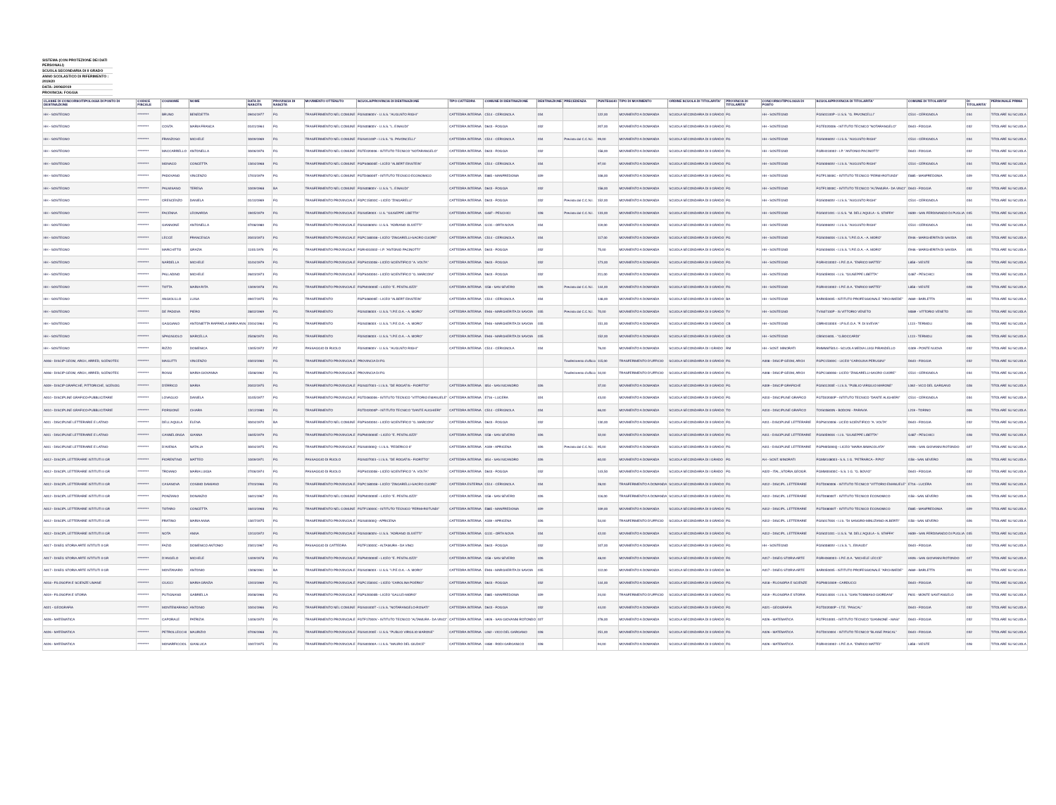SISTEMA (CON PROTEZIONE DEI DATI PERSONALI)
SCUOLA SECONDARIA DI II GRADO
ANNO SCOLASTICO DI RIFERIMENTO : 2019/20
DATA: 24/06/2019
PROVINCIA: FOGGIA
| CLASSE DI CONCORSO/TIPOLOGIA DI POSTO DI DESTINAZIONE | CODICE FISCALE | COGNOME | NOME | DATA DI NASCITA | PROVINCIA DI NASCITA | MOVIMENTO OTTENUTO | SCUOLA/PROVINCIA DI DESTINAZIONE | TIPO CATTEDRA | COMUNE DI DESTINAZIONE | DESTINAZIONE | PRECEDENZA | PUNTEGGIO | TIPO DI MOVIMENTO | ORDINE SCUOLA DI TITOLARITA' | PROVINCIA DI TITOLARITA' | CONCORSO/TIPOLOGIA DI POSTO | SCUOLA/PROVINCIA DI TITOLARITA' | COMUNE DI TITOLARITA' | DI TITOLARITA' | PERSONALE PRIMA |
| --- | --- | --- | --- | --- | --- | --- | --- | --- | --- | --- | --- | --- | --- | --- | --- | --- | --- | --- | --- | --- |
| HH - SOSTEGNO | ********* | BRUNO | BENEDETTA | 09/04/1977 | FG | TRASFERIMENTO NEL COMUNE | FGIS00600V - I.I.S.S. "AUGUSTO RIGHI" | CATTEDRA INTERNA | C514 - CERIGNOLA | 034 | | 122,00 | MOVIMENTO A DOMANDA | SCUOLA SECONDARIA DI II GRADO | FG | HH - SOSTEGNO | FGIS01100P - I.I.S.S. "G. PAVONCELLI" | C514 - CERIGNOLA | 034 | TITOLARE SU SCUOLA |
| HH - SOSTEGNO | ********* | COSTA | MARIA FRANCA | 01/01/1964 | FG | TRASFERIMENTO NEL COMUNE | FGIS00800V - I.I.S.S. "L. EINAUDI" | CATTEDRA INTERNA | D643 - FOGGIA | 032 | | 207,00 | MOVIMENTO A DOMANDA | SCUOLA SECONDARIA DI II GRADO | FG | HH - SOSTEGNO | FGTE020006 - ISTITUTO TECNICO "NOTARANGELO" | D643 - FOGGIA | 032 | TITOLARE SU SCUOLA |
| HH - SOSTEGNO | ********* | FRANZOSO | MICHELE | 30/09/1969 | FG | TRASFERIMENTO NEL COMUNE | FGIS01100P - I.I.S.S. "G. PAVONCELLI" | CATTEDRA INTERNA | C514 - CERIGNOLA | 034 | Prevista dal C.C.N.I. | 99,00 | MOVIMENTO A DOMANDA | SCUOLA SECONDARIA DI II GRADO | FG | HH - SOSTEGNO | FGIS00600V - I.I.S.S. "AUGUSTO RIGHI" | C514 - CERIGNOLA | 034 | TITOLARE SU SCUOLA |
| HH - SOSTEGNO | ********* | MACCARRELLO | ANTONELLA | 30/06/1976 | FG | TRASFERIMENTO NEL COMUNE | FGTE020006 - ISTITUTO TECNICO "NOTARANGELO" | CATTEDRA INTERNA | D643 - FOGGIA | 032 | | 158,00 | MOVIMENTO A DOMANDA | SCUOLA SECONDARIA DI II GRADO | FG | HH - SOSTEGNO | FGRH010002 - I.P. "ANTONIO PACINOTTI" | D643 - FOGGIA | 032 | TITOLARE SU SCUOLA |
| HH - SOSTEGNO | ********* | MONACO | CONCETTA | 13/04/1968 | FG | TRASFERIMENTO NEL COMUNE | FGPS08000E - LICEO "ALBERT EINSTEIN" | CATTEDRA INTERNA | C514 - CERIGNOLA | 034 | | 97,00 | MOVIMENTO A DOMANDA | SCUOLA SECONDARIA DI II GRADO | FG | HH - SOSTEGNO | FGIS00600V - I.I.S.S. "AUGUSTO RIGHI" | C514 - CERIGNOLA | 034 | TITOLARE SU SCUOLA |
| HH - SOSTEGNO | ********* | PADOVANO | VINCENZO | 17/03/1979 | FG | TRASFERIMENTO NEL COMUNE | FGTD08000T - ISTITUTO TECNICO ECONOMICO | CATTEDRA INTERNA | E885 - MANFREDONIA | 029 | | 108,00 | MOVIMENTO A DOMANDA | SCUOLA SECONDARIA DI II GRADO | FG | HH - SOSTEGNO | FGTF13000C - ISTITUTO TECNICO "FERMI-ROTUNDI" | E885 - MANFREDONIA | 029 | TITOLARE SU SCUOLA |
| HH - SOSTEGNO | ********* | PALMISANO | TERESA | 10/09/1968 | BA | TRASFERIMENTO NEL COMUNE | FGIS00800V - I.I.S.S. "L. EINAUDI" | CATTEDRA INTERNA | D643 - FOGGIA | 032 | | 158,00 | MOVIMENTO A DOMANDA | SCUOLA SECONDARIA DI II GRADO | FG | HH - SOSTEGNO | FGTF13000C - ISTITUTO TECNICO "ALTAMURA - DA VINCI" | D643 - FOGGIA | 032 | TITOLARE SU SCUOLA |
| HH - SOSTEGNO | ********* | CRESCENZO | DANIELA | 01/10/1969 | FG | TRASFERIMENTO PROVINCIALE | FGPC15000C - LICEO "ZINGARELLI" | CATTEDRA INTERNA | D643 - FOGGIA | 032 | Prevista dal C.C.N.I. | 152,00 | MOVIMENTO A DOMANDA | SCUOLA SECONDARIA DI II GRADO | FG | HH - SOSTEGNO | FGIS00600V - I.I.S.S. "AUGUSTO RIGHI" | C514 - CERIGNOLA | 034 | TITOLARE SU SCUOLA |
| HH - SOSTEGNO | ********* | FACENNA | LEONARDA | 19/05/1979 | FG | TRASFERIMENTO PROVINCIALE | FGIS05900X - I.I.S. "GIUSEPPE LIBETTA" | CATTEDRA INTERNA | G487 - PESCHICI | 028 | Prevista dal C.C.N.I. | 133,00 | MOVIMENTO A DOMANDA | SCUOLA SECONDARIA DI II GRADO | FG | HH - SOSTEGNO | FGIS021001 - I.I.S.S. "M. DELL'AQUILA - S. STAFFA" | H839 - SAN FERDINANDO DI PUGLIA | 035 | TITOLARE SU SCUOLA |
| HH - SOSTEGNO | ********* | GIANNONE | ANTONELLA | 07/08/1980 | FG | TRASFERIMENTO PROVINCIALE | FGIS04600N - I.I.S.S. "ADRIANO OLIVETTI" | CATTEDRA INTERNA | G131 - ORTA NOVA | 034 | | 119,00 | MOVIMENTO A DOMANDA | SCUOLA SECONDARIA DI II GRADO | FG | HH - SOSTEGNO | FGIS00600V - I.I.S.S. "AUGUSTO RIGHI" | C514 - CERIGNOLA | 034 | TITOLARE SU SCUOLA |
| HH - SOSTEGNO | ********* | LECCE | FRANCESCA | 20/03/1973 | FG | TRASFERIMENTO PROVINCIALE | FGPC180008 - LICEO "ZINGARELLI-SACRO CUORE" | CATTEDRA INTERNA | C514 - CERIGNOLA | 034 | | 117,00 | MOVIMENTO A DOMANDA | SCUOLA SECONDARIA DI II GRADO | FG | HH - SOSTEGNO | FGIS03600X - I.I.S.S. "I.P.E.O.A. - A. MORO" | E946 - MARGHERITA DI SAVOIA | 035 | TITOLARE SU SCUOLA |
| HH - SOSTEGNO | ********* | MARCHITTO | GRAZIA | 11/01/1976 | FG | TRASFERIMENTO PROVINCIALE | FGRH010002 - I.P. "ANTONIO PACINOTTI" | CATTEDRA INTERNA | D643 - FOGGIA | 032 | | 75,00 | MOVIMENTO A DOMANDA | SCUOLA SECONDARIA DI II GRADO | FG | HH - SOSTEGNO | FGIS03600X - I.I.S.S. "I.P.E.O.A. - A. MORO" | E946 - MARGHERITA DI SAVOIA | 035 | TITOLARE SU SCUOLA |
| HH - SOSTEGNO | ********* | NARDELLA | MICHELE | 31/04/1979 | FG | TRASFERIMENTO PROVINCIALE | FGPS010008 - LICEO SCIENTIFICO "A. VOLTA" | CATTEDRA INTERNA | D643 - FOGGIA | 032 | | 173,00 | MOVIMENTO A DOMANDA | SCUOLA SECONDARIA DI II GRADO | FG | HH - SOSTEGNO | FGRH010002 - I.P.E.O.A. "ENRICO MATTEI" | L858 - VIESTE | 028 | TITOLARE SU SCUOLA |
| HH - SOSTEGNO | ********* | PALLADINO | MICHELE | 26/03/1973 | FG | TRASFERIMENTO PROVINCIALE | FGPS040004 - LICEO SCIENTIFICO "G. MARCONI" | CATTEDRA INTERNA | D643 - FOGGIA | 032 | | 211,00 | MOVIMENTO A DOMANDA | SCUOLA SECONDARIA DI II GRADO | FG | HH - SOSTEGNO | FGIS05900X - I.I.S. "GIUSEPPE LIBETTA" | G487 - PESCHICI | 028 | TITOLARE SU SCUOLA |
| HH - SOSTEGNO | ********* | TOTTA | MARIA RITA | 13/09/1978 | FG | TRASFERIMENTO PROVINCIALE | FGPM03000E - LICEO "E. PESTALOZZI" | CATTEDRA INTERNA | I158 - SAN SEVERO | 026 | Prevista dal C.C.N.I. | 144,00 | MOVIMENTO A DOMANDA | SCUOLA SECONDARIA DI II GRADO | FG | HH - SOSTEGNO | FGRH010002 - I.P.E.O.A. "ENRICO MATTEI" | L858 - VIESTE | 028 | TITOLARE SU SCUOLA |
| HH - SOSTEGNO | ********* | ANGIOLILLO | LUISA | 09/07/1975 | FG | TRASFERIMENTO | FGPS08000E - LICEO "ALBERT EINSTEIN" | CATTEDRA INTERNA | C514 - CERIGNOLA | 034 | | 148,00 | MOVIMENTO A DOMANDA | SCUOLA SECONDARIA DI II GRADO | BA | HH - SOSTEGNO | BARI050005 - ISTITUTO PROFESSIONALE "ARCHIMEDE" | A669 - BARLETTA | 001 | TITOLARE SU SCUOLA |
| HH - SOSTEGNO | ********* | DE PADOVA | PIERO | 28/02/1969 | FG | TRASFERIMENTO | FGIS03600X - I.I.S.S. "I.P.E.O.A. - A. MORO" | CATTEDRA INTERNA | E946 - MARGHERITA DI SAVOIA | 035 | Prevista dal C.C.N.I. | 70,00 | MOVIMENTO A DOMANDA | SCUOLA SECONDARIA DI II GRADO | TV | HH - SOSTEGNO | TVIS07100P - IS VITTORIO VENETO | M089 - VITTORIO VENETO | 020 | TITOLARE SU SCUOLA |
| HH - SOSTEGNO | ********* | GAGGIANO | ANTONIETTA RAFFAELA MARIA ANN | 22/04/1964 | FG | TRASFERIMENTO | FGIS03600X - I.I.S.S. "I.P.E.O.A. - A. MORO" | CATTEDRA INTERNA | E946 - MARGHERITA DI SAVOIA | 035 | | 151,00 | MOVIMENTO A DOMANDA | SCUOLA SECONDARIA DI II GRADO | CB | HH - SOSTEGNO | CBRH01000X - I.P.S.E.O.A. "F. DI SVEVIA" | L113 - TERMOLI | 006 | TITOLARE SU SCUOLA |
| HH - SOSTEGNO | ********* | SPAGNUOLO | MARCELLA | 25/08/1970 | FG | TRASFERIMENTO | FGIS03600X - I.I.S.S. "I.P.E.O.A. - A. MORO" | CATTEDRA INTERNA | E946 - MARGHERITA DI SAVOIA | 035 | | 152,00 | MOVIMENTO A DOMANDA | SCUOLA SECONDARIA DI II GRADO | CB | HH - SOSTEGNO | CBIS01600L - "G.BOCCARDI" | L113 - TERMOLI | 006 | TITOLARE SU SCUOLA |
| HH - SOSTEGNO | ********* | RIZZO | DOMENICA | 13/05/1972 | PZ | PASSAGGIO DI RUOLO | FGIS00600V - I.I.S.S. "AUGUSTO RIGHI" | CATTEDRA INTERNA | C514 - CERIGNOLA | 034 | | 76,00 | MOVIMENTO A DOMANDA | SCUOLA SECONDARIA DI I GRADO | RM | HH - SOST. MINORATI | RMMM875014 - SCUOLA MEDIA LUIGI PIRANDELLO | G309 - PONTE NUOVA | 032 | TITOLARE SU SCUOLA |
| A008 - DISCIP GEOM, ARCH, ARRED, SCENOTEC | ********* | MAGLITTI | VINCENZO | 03/03/1960 | FG | TRASFERIMENTO PROVINCIALE | PROVINCIA DI FG | | | | Trasferimento d'ufficio | 115,00 | TRASFERIMENTO D'UFFICIO | SCUOLA SECONDARIA DI II GRADO | FG | A008 - DISCIP GEOM, ARCH | FGPC15000C - LICEO "CAROLINA PERUGINI" | D643 - FOGGIA | 032 | TITOLARE SU SCUOLA |
| A008 - DISCIP GEOM, ARCH, ARRED, SCENOTEC | ********* | ROSSI | MARIA GIOVANNA | 15/08/1962 | FG | TRASFERIMENTO PROVINCIALE | PROVINCIA DI FG | | | | Trasferimento d'ufficio | 34,00 | TRASFERIMENTO D'UFFICIO | SCUOLA SECONDARIA DI II GRADO | FG | A008 - DISCIP GEOM, ARCH | FGPC180008 - LICEO "ZINGARELLI-SACRO CUORE" | C514 - CERIGNOLA | 034 | TITOLARE SU SCUOLA |
| A009 - DISCIP GRAFICHE, PITTORICHE, SCENOG | ********* | D'ERRICO | MARIA | 20/02/1975 | FG | TRASFERIMENTO PROVINCIALE | FGIS027003 - I.I.S.S. "DE ROGATIS - FIORITTO" | CATTEDRA INTERNA | I054 - SAN NICANDRO | 026 | | 37,00 | MOVIMENTO A DOMANDA | SCUOLA SECONDARIA DI II GRADO | FG | A009 - DISCIP GRAFICHE | FGIS01200E - I.I.S.S. "PUBLIO VIRGILIO MARONE" | L062 - VICO DEL GARGANO | 028 | TITOLARE SU SCUOLA |
| A010 - DISCIPLINE GRAFICO-PUBBLICITARIE | ********* | LOVAGLIO | DANIELA | 31/05/1977 | FG | TRASFERIMENTO PROVINCIALE | FGTD060006 - ISTITUTO TECNICO "VITTORIO EMANUELE" | CATTEDRA INTERNA | E716 - LUCERA | 024 | | 43,00 | MOVIMENTO A DOMANDA | SCUOLA SECONDARIA DI II GRADO | FG | A010 - DISCIPLINE GRAFICO | FGTD02000P - ISTITUTO TECNICO "DANTE ALIGHIERI" | C514 - CERIGNOLA | 034 | TITOLARE SU SCUOLA |
| A010 - DISCIPLINE GRAFICO-PUBBLICITARIE | ********* | FORGIONE | CHIARA | 13/12/1980 | FG | TRASFERIMENTO | FGTD02000P - ISTITUTO TECNICO "DANTE ALIGHIERI" | CATTEDRA INTERNA | C514 - CERIGNOLA | 034 | | 66,00 | MOVIMENTO A DOMANDA | SCUOLA SECONDARIA DI II GRADO | TO | A010 - DISCIPLINE GRAFICO | TOIS03800N - BODONI - PARAVIA | L219 - TORINO | 006 | TITOLARE SU SCUOLA |
| A011 - DISCIPLINE LETTERARIE E LATINO | ********* | DELL'AQUILA | ELENA | 30/04/1970 | BA | TRASFERIMENTO NEL COMUNE | FGPS040004 - LICEO SCIENTIFICO "G. MARCONI" | CATTEDRA INTERNA | D643 - FOGGIA | 032 | | 130,00 | MOVIMENTO A DOMANDA | SCUOLA SECONDARIA DI II GRADO | FG | A011 - DISCIPLINE LETTERARIE | FGPS010008 - LICEO SCIENTIFICO "A. VOLTA" | D643 - FOGGIA | 032 | TITOLARE SU SCUOLA |
| A011 - DISCIPLINE LETTERARIE E LATINO | ********* | CANNELONGA | GIANNA | 16/05/1979 | FG | TRASFERIMENTO PROVINCIALE | FGPM03000E - LICEO "E. PESTALOZZI" | CATTEDRA INTERNA | I158 - SAN SEVERO | 026 | | 32,00 | MOVIMENTO A DOMANDA | SCUOLA SECONDARIA DI II GRADO | FG | A011 - DISCIPLINE LETTERARIE | FGIS05900X - I.I.S. "GIUSEPPE LIBETTA" | G487 - PESCHICI | 028 | TITOLARE SU SCUOLA |
| A011 - DISCIPLINE LETTERARIE E LATINO | ********* | D'AVENIA | NATALIA | 30/04/1975 | FG | TRASFERIMENTO PROVINCIALE | FGIS00300Q - I.I.S.S. "FEDERICO II" | CATTEDRA INTERNA | A339 - APRICENA | 026 | Prevista dal C.C.N.I. | 95,00 | MOVIMENTO A DOMANDA | SCUOLA SECONDARIA DI II GRADO | FG | A011 - DISCIPLINE LETTERARIE | FGPM05000Q - LICEO "MARIA IMMACOLATA" | H926 - SAN GIOVANNI ROTONDO | 027 | TITOLARE SU SCUOLA |
| A012 - DISCIPL LETTERARIE ISTITUTI II GR | ********* | FIORENTINO | MATTEO | 10/09/1971 | FG | PASSAGGIO DI RUOLO | FGIS027003 - I.I.S.S. "DE ROGATIS - FIORITTO" | CATTEDRA INTERNA | I054 - SAN NICANDRO | 026 | | 60,00 | MOVIMENTO A DOMANDA | SCUOLA SECONDARIA DI I GRADO | FG | AH - SOST. MINORATI | FGMM148003 - S.S. 1 G. "PETRARCA - P.PIO" | I158 - SAN SEVERO | 026 | TITOLARE SU SCUOLA |
| A012 - DISCIPL LETTERARIE ISTITUTI II GR | ********* | TROIANO | MARIA LUIGIA | 27/06/1974 | FG | PASSAGGIO DI RUOLO | FGPS010008 - LICEO SCIENTIFICO "A. VOLTA" | CATTEDRA INTERNA | D643 - FOGGIA | 032 | | 143,50 | MOVIMENTO A DOMANDA | SCUOLA SECONDARIA DI I GRADO | FG | A022 - ITAL.,STORIA,GEOGR. | FGMM00400C - S.S. 1 G. "G. BOVIO" | D643 - FOGGIA | 032 | TITOLARE SU SCUOLA |
| A012 - DISCIPL LETTERARIE ISTITUTI II GR | ********* | CASANOVA | COSIMO DAMIANO | 27/03/1966 | FG | TRASFERIMENTO PROVINCIALE | FGPC180008 - LICEO "ZINGARELLI-SACRO CUORE" | CATTEDRA ESTERNA | C514 - CERIGNOLA | 034 | | 28,00 | TRASFERIMENTO A DOMANDA | SCUOLA SECONDARIA DI II GRADO | FG | A012 - DISCIPL. LETTERARIE | FGTD060006 - ISTITUTO TECNICO "VITTORIO EMANUELE" | E716 - LUCERA | 024 | TITOLARE SU SCUOLA |
| A012 - DISCIPL LETTERARIE ISTITUTI II GR | ********* | PONZIANO | DONANZIO | 16/01/1967 | FG | TRASFERIMENTO NEL COMUNE | FGPM03000E - LICEO "E. PESTALOZZI" | CATTEDRA INTERNA | I158 - SAN SEVERO | 026 | | 116,00 | TRASFERIMENTO A DOMANDA | SCUOLA SECONDARIA DI II GRADO | FG | A012 - DISCIPL. LETTERARIE | FGTD08000T - ISTITUTO TECNICO ECONOMICO | I158 - SAN SEVERO | 026 | TITOLARE SU SCUOLA |
| A012 - DISCIPL LETTERARIE ISTITUTI II GR | ********* | TOTARO | CONCETTA | 16/03/1968 | FG | TRASFERIMENTO NEL COMUNE | FGTF13000C - ISTITUTO TECNICO "FERMI-ROTUNDI" | CATTEDRA INTERNA | E885 - MANFREDONIA | 029 | | 109,00 | MOVIMENTO A DOMANDA | SCUOLA SECONDARIA DI II GRADO | FG | A012 - DISCIPL. LETTERARIE | FGTD08000T - ISTITUTO TECNICO ECONOMICO | E885 - MANFREDONIA | 029 | TITOLARE SU SCUOLA |
| A012 - DISCIPL LETTERARIE ISTITUTI II GR | ********* | FRATINO | MARIA ANNA | 13/07/1975 | FG | TRASFERIMENTO PROVINCIALE | FGIS00300Q - APRICENA | CATTEDRA INTERNA | A339 - APRICENA | 026 | | 54,00 | TRASFERIMENTO D'UFFICIO | SCUOLA SECONDARIA DI II GRADO | FG | A012 - DISCIPL. LETTERARIE | FGIS01700X - I.I.S. "DI SANGRO-MINUZIANO-ALBERTI" | I158 - SAN SEVERO | 026 | TITOLARE SU SCUOLA |
| A012 - DISCIPL LETTERARIE ISTITUTI II GR | ********* | NOTA | ANNA | 12/10/1972 | FG | TRASFERIMENTO PROVINCIALE | FGIS04600N - I.I.S.S. "ADRIANO OLIVETTI" | CATTEDRA INTERNA | G131 - ORTA NOVA | 034 | | 42,00 | MOVIMENTO A DOMANDA | SCUOLA SECONDARIA DI II GRADO | FG | A012 - DISCIPL. LETTERARIE | FGIS021001 - I.I.S.S. "M. DELL'AQUILA - S. STAFFA" | H839 - SAN FERDINANDO DI PUGLIA | 035 | TITOLARE SU SCUOLA |
| A017 - DISEG STORIA ARTE ISTITUTI II GR | ********* | FAZIO | DOMENICO ANTONIO | 23/01/1967 | FG | PASSAGGIO DI CATTEDRA | FGTF13000C - ALTAMURA - DA VINCI | CATTEDRA INTERNA | D643 - FOGGIA | 032 | | 107,00 | MOVIMENTO A DOMANDA | SCUOLA SECONDARIA DI II GRADO | FG | HH - SOSTEGNO | FGIS00800V - I.I.S.S. "L. EINAUDI" | D643 - FOGGIA | 032 | TITOLARE SU SCUOLA |
| A017 - DISEG STORIA ARTE ISTITUTI II GR | ********* | D'ANGELO | MICHELE | 14/09/1978 | FG | TRASFERIMENTO PROVINCIALE | FGPM03000E - LICEO "E. PESTALOZZI" | CATTEDRA INTERNA | I158 - SAN SEVERO | 026 | | 48,00 | MOVIMENTO A DOMANDA | SCUOLA SECONDARIA DI II GRADO | FG | A017 - DISEG STORIA ARTE | FGRH060003 - I.P.E.O.A. "MICHELE LECCE" | H926 - SAN GIOVANNI ROTONDO | 027 | TITOLARE SU SCUOLA |
| A017 - DISEG STORIA ARTE ISTITUTI II GR | ********* | MONTANARO | ANTONIO | 13/08/1961 | BA | TRASFERIMENTO PROVINCIALE | FGIS03600X - I.I.S.S. "I.P.E.O.A. - A. MORO" | CATTEDRA INTERNA | E946 - MARGHERITA DI SAVOIA | 035 | | 112,00 | MOVIMENTO A DOMANDA | SCUOLA SECONDARIA DI II GRADO | BA | A017 - DISEG STORIA ARTE | BARI050005 - ISTITUTO PROFESSIONALE "ARCHIMEDE" | A669 - BARLETTA | 001 | TITOLARE SU SCUOLA |
| A018 - FILOSOFIA E SCIENZE UMANE | ********* | CIUCCI | MARIA GRAZIA | 12/03/1969 | FG | TRASFERIMENTO PROVINCIALE | FGPC15000C - LICEO "CAROLINA POERIO" | CATTEDRA INTERNA | D643 - FOGGIA | 032 | | 144,00 | MOVIMENTO A DOMANDA | SCUOLA SECONDARIA DI II GRADO | FG | A018 - FILOSOFIA E SCIENZE | FGPM010009 - CARDUCCI | D643 - FOGGIA | 032 | TITOLARE SU SCUOLA |
| A019 - FILOSOFIA E STORIA | ********* | PUTIGNANO | GABRIELLA | 20/08/1966 | FG | TRASFERIMENTO PROVINCIALE | FGPS20000B - LICEO "GALILEI-MORO" | CATTEDRA INTERNA | E885 - MANFREDONIA | 029 | | 24,00 | TRASFERIMENTO D'UFFICIO | SCUOLA SECONDARIA DI II GRADO | FG | A019 - FILOSOFIA E STORIA | FGIS01400X - I.I.S.S. "GIAN TOMMASO GIORDANI" | F631 - MONTE SANT'ANGELO | 029 | TITOLARE SU SCUOLA |
| A021 - GEOGRAFIA | ********* | MONTEMARANO | ANTONIO | 10/04/1966 | FG | TRASFERIMENTO NEL COMUNE | FGIS04400T - I.I.S.S. "NOTARANGELO-ROSATI" | CATTEDRA INTERNA | D643 - FOGGIA | 032 | | 44,00 | MOVIMENTO A DOMANDA | SCUOLA SECONDARIA DI II GRADO | FG | A021 - GEOGRAFIA | FGTD02000P - I.T.E. "PASCAL" | D643 - FOGGIA | 032 | TITOLARE SU SCUOLA |
| A026 - MATEMATICA | ********* | CAPORALE | PATRIZIA | 14/06/1970 | FG | TRASFERIMENTO PROVINCIALE | FGTF17000V - ISTITUTO TECNICO "ALTAMURA - DA VINCI" | CATTEDRA INTERNA | H926 - SAN GIOVANNI ROTONDO | 027 | | 278,00 | MOVIMENTO A DOMANDA | SCUOLA SECONDARIA DI II GRADO | FG | A026 - MATEMATICA | FGTF010001 - ISTITUTO TECNICO "GIANNONE - MASI" | D643 - FOGGIA | 032 | TITOLARE SU SCUOLA |
| A026 - MATEMATICA | ********* | PETROLLECCHI | MAURIZIO | 07/06/1968 | FG | TRASFERIMENTO PROVINCIALE | FGIS01200E - I.I.S.S. "PUBLIO VIRGILIO MARONE" | CATTEDRA INTERNA | L062 - VICO DEL GARGANO | 028 | | 251,00 | MOVIMENTO A DOMANDA | SCUOLA SECONDARIA DI II GRADO | FG | A026 - MATEMATICA | FGTD010004 - ISTITUTO TECNICO "BLAISE PASCAL" | D643 - FOGGIA | 032 | TITOLARE SU SCUOLA |
| A026 - MATEMATICA | ********* | MONARFICCIOL | GIANLUCA | 10/07/1975 | FG | TRASFERIMENTO PROVINCIALE | FGIS00300A - I.I.S.S. "MAURO DEL GIUDICE" | CATTEDRA INTERNA | H480 - RODI GARGANICO | 028 | | 94,00 | MOVIMENTO A DOMANDA | SCUOLA SECONDARIA DI II GRADO | FG | A026 - MATEMATICA | FGRH010002 - I.P.E.O.A. "ENRICO MATTEI" | L858 - VIESTE | 028 | TITOLARE SU SCUOLA |